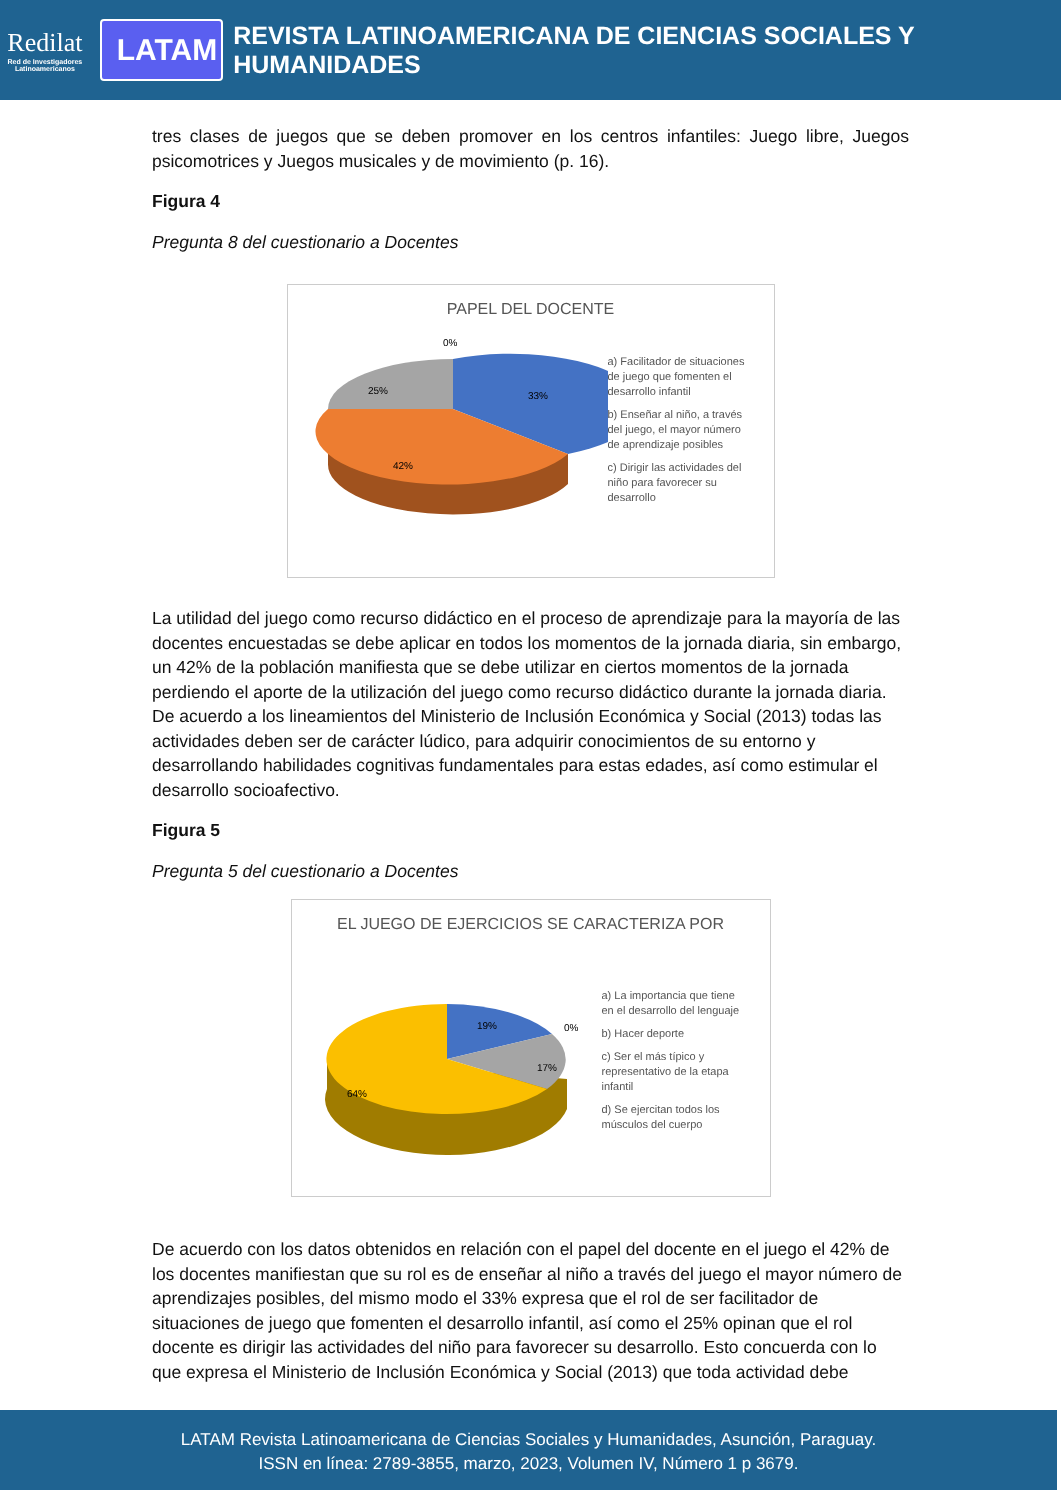Redilat
Red de Investigadores Latinoamericanos
LATAM
REVISTA LATINOAMERICANA DE CIENCIAS SOCIALES Y HUMANIDADES
tres clases de juegos que se deben promover en los centros infantiles: Juego libre, Juegos psicomotrices y Juegos musicales y de movimiento (p. 16).
Figura 4
Pregunta 8 del cuestionario a Docentes
PAPEL DEL DOCENTE
0%
33%
42%
25%
a) Facilitador de situaciones de juego que fomenten el desarrollo infantil
b) Enseñar al niño, a través del juego, el mayor número de aprendizaje posibles
c) Dirigir las actividades del niño para favorecer su desarrollo
La utilidad del juego como recurso didáctico en el proceso de aprendizaje para la mayoría de las docentes encuestadas se debe aplicar en todos los momentos de la jornada diaria, sin embargo, un 42% de la población manifiesta que se debe utilizar en ciertos momentos de la jornada perdiendo el aporte de la utilización del juego como recurso didáctico durante la jornada diaria. De acuerdo a los lineamientos del Ministerio de Inclusión Económica y Social (2013) todas las actividades deben ser de carácter lúdico, para adquirir conocimientos de su entorno y desarrollando habilidades cognitivas fundamentales para estas edades, así como estimular el desarrollo socioafectivo.
Figura 5
Pregunta 5 del cuestionario a Docentes
EL JUEGO DE EJERCICIOS SE CARACTERIZA POR
19%
0%
17%
64%
a) La importancia que tiene en el desarrollo del lenguaje
b) Hacer deporte
c) Ser el más típico y representativo de la etapa infantil
d) Se ejercitan todos los músculos del cuerpo
De acuerdo con los datos obtenidos en relación con el papel del docente en el juego el 42% de los docentes manifiestan que su rol es de enseñar al niño a través del juego el mayor número de aprendizajes posibles, del mismo modo el 33% expresa que el rol de ser facilitador de situaciones de juego que fomenten el desarrollo infantil, así como el 25% opinan que el rol docente es dirigir las actividades del niño para favorecer su desarrollo. Esto concuerda con lo que expresa el Ministerio de Inclusión Económica y Social (2013) que toda actividad debe
LATAM Revista Latinoamericana de Ciencias Sociales y Humanidades, Asunción, Paraguay.
ISSN en línea: 2789-3855, marzo, 2023, Volumen IV, Número 1 p 3679.